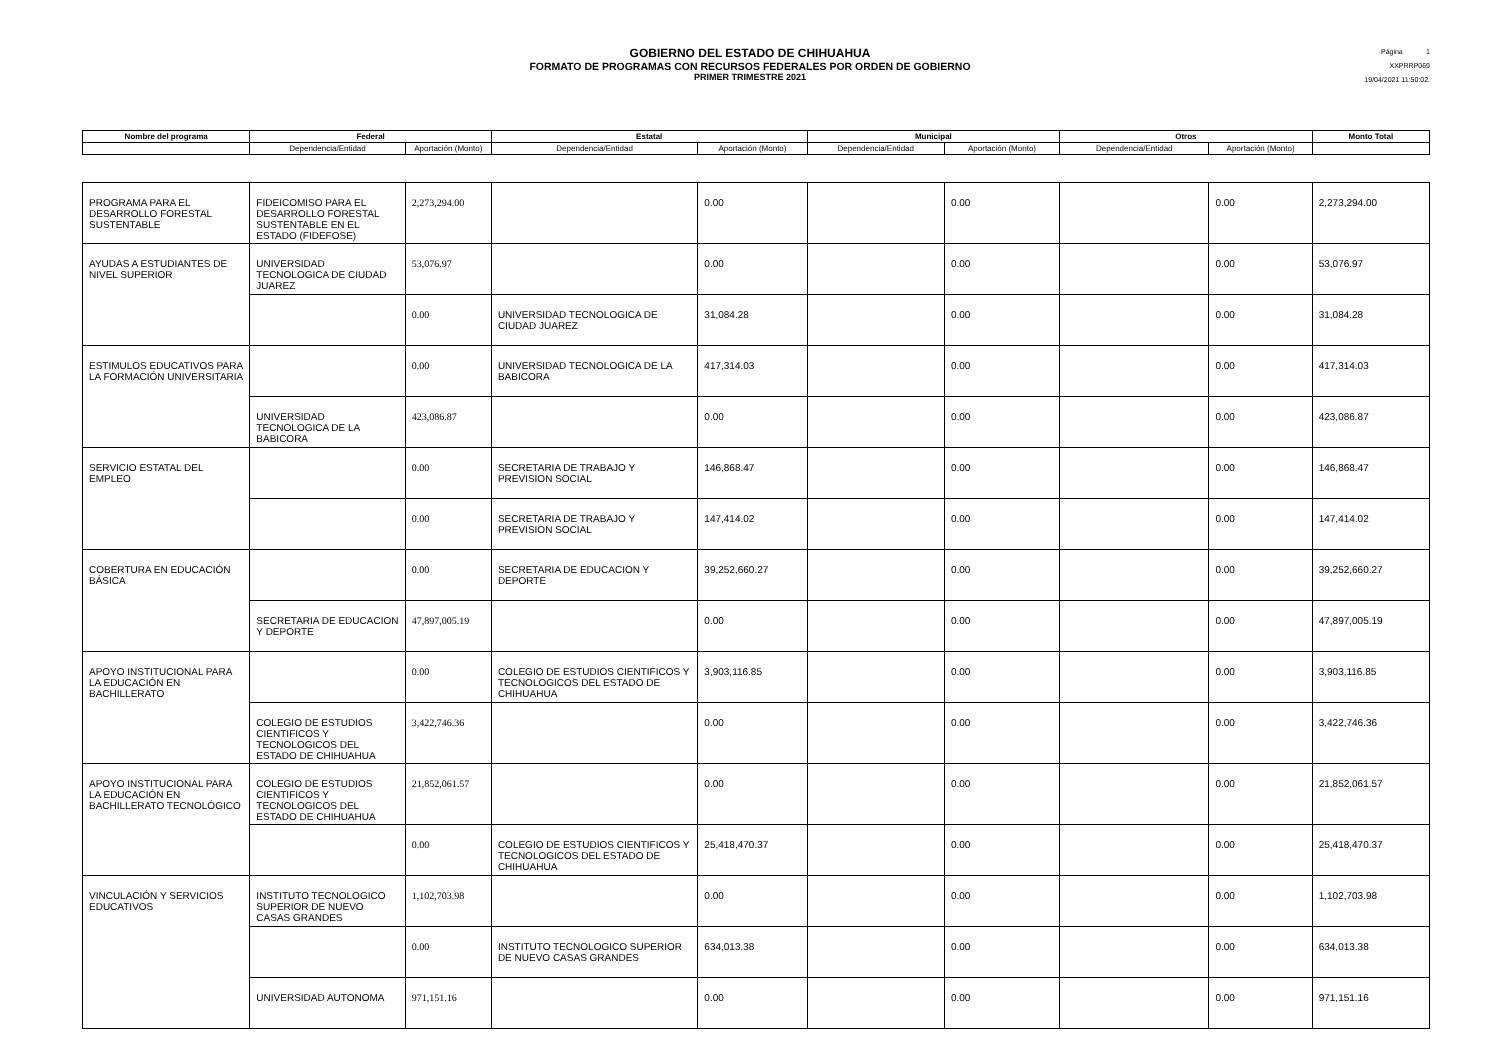GOBIERNO DEL ESTADO DE CHIHUAHUA
FORMATO DE PROGRAMAS CON RECURSOS FEDERALES POR ORDEN DE GOBIERNO
PRIMER TRIMESTRE 2021
Página 1
XXPRRP069
19/04/2021 11:50:02.
| Nombre del programa | Federal | | Estatal | | Municipal | | Otros | | Monto Total |
| --- | --- | --- | --- | --- | --- | --- | --- | --- | --- |
| | Dependencia/Entidad | Aportación (Monto) | Dependencia/Entidad | Aportación (Monto) | Dependencia/Entidad | Aportación (Monto) | Dependencia/Entidad | Aportación (Monto) | |
| PROGRAMA PARA EL DESARROLLO FORESTAL SUSTENTABLE | FIDEICOMISO PARA EL DESARROLLO FORESTAL SUSTENTABLE EN EL ESTADO (FIDEFOSE) | 2,273,294.00 | | 0.00 | | 0.00 | | 0.00 | 2,273,294.00 |
| AYUDAS A ESTUDIANTES DE NIVEL SUPERIOR | UNIVERSIDAD TECNOLOGICA DE CIUDAD JUAREZ | 53,076.97 | | 0.00 | | 0.00 | | 0.00 | 53,076.97 |
| | | 0.00 | UNIVERSIDAD TECNOLOGICA DE CIUDAD JUAREZ | 31,084.28 | | 0.00 | | 0.00 | 31,084.28 |
| ESTIMULOS EDUCATIVOS PARA LA FORMACIÓN UNIVERSITARIA | | 0.00 | UNIVERSIDAD TECNOLOGICA DE LA BABICORA | 417,314.03 | | 0.00 | | 0.00 | 417,314.03 |
| | UNIVERSIDAD TECNOLOGICA DE LA BABICORA | 423,086.87 | | 0.00 | | 0.00 | | 0.00 | 423,086.87 |
| SERVICIO ESTATAL DEL EMPLEO | | 0.00 | SECRETARIA DE TRABAJO Y PREVISION SOCIAL | 146,868.47 | | 0.00 | | 0.00 | 146,868.47 |
| | | 0.00 | SECRETARIA DE TRABAJO Y PREVISION SOCIAL | 147,414.02 | | 0.00 | | 0.00 | 147,414.02 |
| COBERTURA EN EDUCACIÓN BÁSICA | | 0.00 | SECRETARIA DE EDUCACION Y DEPORTE | 39,252,660.27 | | 0.00 | | 0.00 | 39,252,660.27 |
| | SECRETARIA DE EDUCACION Y DEPORTE | 47,897,005.19 | | 0.00 | | 0.00 | | 0.00 | 47,897,005.19 |
| APOYO INSTITUCIONAL PARA LA EDUCACIÓN EN BACHILLERATO | | 0.00 | COLEGIO DE ESTUDIOS CIENTIFICOS Y TECNOLOGICOS DEL ESTADO DE CHIHUAHUA | 3,903,116.85 | | 0.00 | | 0.00 | 3,903,116.85 |
| | COLEGIO DE ESTUDIOS CIENTIFICOS Y TECNOLOGICOS DEL ESTADO DE CHIHUAHUA | 3,422,746.36 | | 0.00 | | 0.00 | | 0.00 | 3,422,746.36 |
| APOYO INSTITUCIONAL PARA LA EDUCACIÓN EN BACHILLERATO TECNOLÓGICO | COLEGIO DE ESTUDIOS CIENTIFICOS Y TECNOLOGICOS DEL ESTADO DE CHIHUAHUA | 21,852,061.57 | | 0.00 | | 0.00 | | 0.00 | 21,852,061.57 |
| | | 0.00 | COLEGIO DE ESTUDIOS CIENTIFICOS Y TECNOLOGICOS DEL ESTADO DE CHIHUAHUA | 25,418,470.37 | | 0.00 | | 0.00 | 25,418,470.37 |
| VINCULACIÓN Y SERVICIOS EDUCATIVOS | INSTITUTO TECNOLOGICO SUPERIOR DE NUEVO CASAS GRANDES | 1,102,703.98 | | 0.00 | | 0.00 | | 0.00 | 1,102,703.98 |
| | | 0.00 | INSTITUTO TECNOLOGICO SUPERIOR DE NUEVO CASAS GRANDES | 634,013.38 | | 0.00 | | 0.00 | 634,013.38 |
| | UNIVERSIDAD AUTONOMA | 971,151.16 | | 0.00 | | 0.00 | | 0.00 | 971,151.16 |